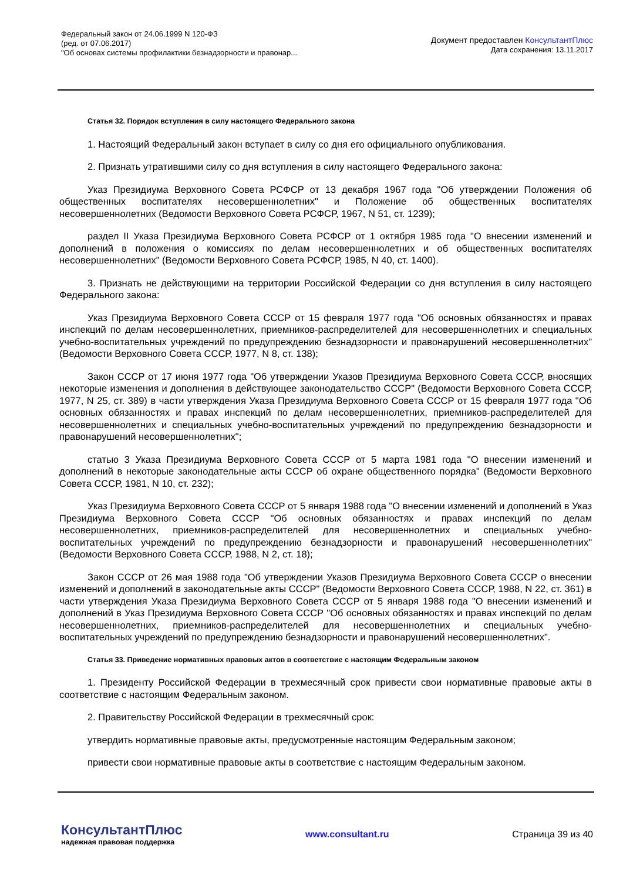Федеральный закон от 24.06.1999 N 120-ФЗ
(ред. от 07.06.2017)
"Об основах системы профилактики безнадзорности и правонар...
Документ предоставлен КонсультантПлюс
Дата сохранения: 13.11.2017
Статья 32. Порядок вступления в силу настоящего Федерального закона
1. Настоящий Федеральный закон вступает в силу со дня его официального опубликования.
2. Признать утратившими силу со дня вступления в силу настоящего Федерального закона:
Указ Президиума Верховного Совета РСФСР от 13 декабря 1967 года "Об утверждении Положения об общественных воспитателях несовершеннолетних" и Положение об общественных воспитателях несовершеннолетних (Ведомости Верховного Совета РСФСР, 1967, N 51, ст. 1239);
раздел II Указа Президиума Верховного Совета РСФСР от 1 октября 1985 года "О внесении изменений и дополнений в положения о комиссиях по делам несовершеннолетних и об общественных воспитателях несовершеннолетних" (Ведомости Верховного Совета РСФСР, 1985, N 40, ст. 1400).
3. Признать не действующими на территории Российской Федерации со дня вступления в силу настоящего Федерального закона:
Указ Президиума Верховного Совета СССР от 15 февраля 1977 года "Об основных обязанностях и правах инспекций по делам несовершеннолетних, приемников-распределителей для несовершеннолетних и специальных учебно-воспитательных учреждений по предупреждению безнадзорности и правонарушений несовершеннолетних" (Ведомости Верховного Совета СССР, 1977, N 8, ст. 138);
Закон СССР от 17 июня 1977 года "Об утверждении Указов Президиума Верховного Совета СССР, вносящих некоторые изменения и дополнения в действующее законодательство СССР" (Ведомости Верховного Совета СССР, 1977, N 25, ст. 389) в части утверждения Указа Президиума Верховного Совета СССР от 15 февраля 1977 года "Об основных обязанностях и правах инспекций по делам несовершеннолетних, приемников-распределителей для несовершеннолетних и специальных учебно-воспитательных учреждений по предупреждению безнадзорности и правонарушений несовершеннолетних";
статью 3 Указа Президиума Верховного Совета СССР от 5 марта 1981 года "О внесении изменений и дополнений в некоторые законодательные акты СССР об охране общественного порядка" (Ведомости Верховного Совета СССР, 1981, N 10, ст. 232);
Указ Президиума Верховного Совета СССР от 5 января 1988 года "О внесении изменений и дополнений в Указ Президиума Верховного Совета СССР "Об основных обязанностях и правах инспекций по делам несовершеннолетних, приемников-распределителей для несовершеннолетних и специальных учебно-воспитательных учреждений по предупреждению безнадзорности и правонарушений несовершеннолетних" (Ведомости Верховного Совета СССР, 1988, N 2, ст. 18);
Закон СССР от 26 мая 1988 года "Об утверждении Указов Президиума Верховного Совета СССР о внесении изменений и дополнений в законодательные акты СССР" (Ведомости Верховного Совета СССР, 1988, N 22, ст. 361) в части утверждения Указа Президиума Верховного Совета СССР от 5 января 1988 года "О внесении изменений и дополнений в Указ Президиума Верховного Совета СССР "Об основных обязанностях и правах инспекций по делам несовершеннолетних, приемников-распределителей для несовершеннолетних и специальных учебно-воспитательных учреждений по предупреждению безнадзорности и правонарушений несовершеннолетних".
Статья 33. Приведение нормативных правовых актов в соответствие с настоящим Федеральным законом
1. Президенту Российской Федерации в трехмесячный срок привести свои нормативные правовые акты в соответствие с настоящим Федеральным законом.
2. Правительству Российской Федерации в трехмесячный срок:
утвердить нормативные правовые акты, предусмотренные настоящим Федеральным законом;
привести свои нормативные правовые акты в соответствие с настоящим Федеральным законом.
КонсультантПлюс
надежная правовая поддержка
www.consultant.ru Страница 39 из 40